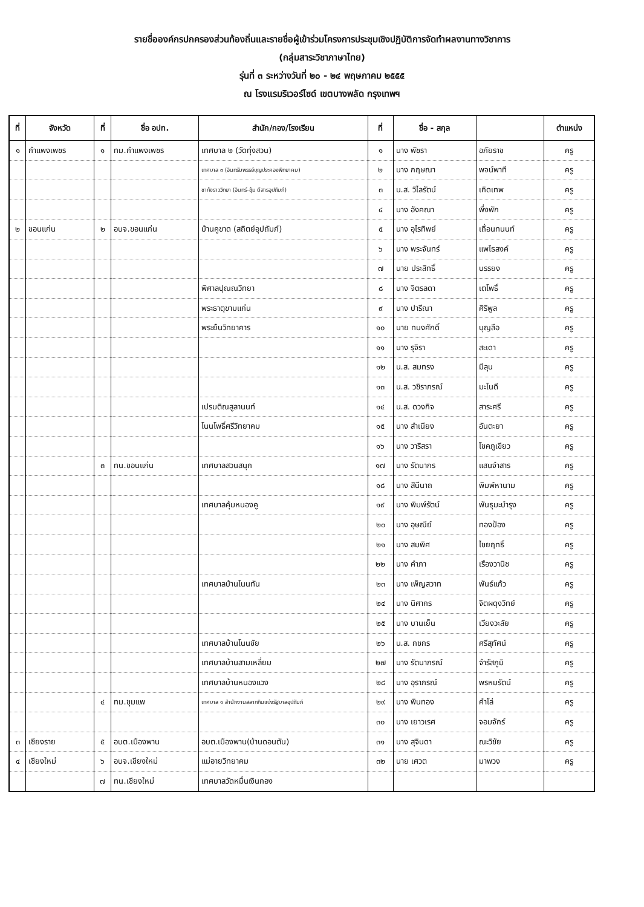รายชื่อองค์กรปกครองส่วนท้องถิ่นและรายชื่อผู้เข้าร่วมโครงการประชุมเชิงปฏิบัติการจัดทำผลงานทางวิชาการ
(กลุ่มสาระวิชาภาษาไทย)
รุ่นที่ ๓ ระหว่างวันที่ ๒๐ - ๒๔ พฤษภาคม ๒๕๕๕
ณ โรงแรมริเวอร์ไซด์ เขตบางพลัด กรุงเทพฯ
| ที่ | จังหวัด | ที่ | ชื่อ อปท. | สำนัก/กอง/โรงเรียน | ที่ | ชื่อ - สกุล | | ตำแหน่ง |
| --- | --- | --- | --- | --- | --- | --- | --- | --- |
| ๑ | กำแพงเพชร | ๑ | ทม.กำแพงเพชร | เทศบาล ๒ (วัดทุ่งสวน) | ๑ | นาง พัชรา | อภัยราช | ครู |
| | | | | เทศบาล ๓ (อินทรัมพรรย์บุญประคองพิทยาคม) | ๒ | นาง กฤษณา | พจน์พาที | ครู |
| | | | | ชากังราววิทยา (อินทร์-ชุ้ม ดีสารอุปถัมภ์) | ๓ | น.ส. วิไลรัตน์ | เกิดเทพ | ครู |
| | | | | | ๔ | นาง อังคณา | พึ่งพัก | ครู |
| ๒ | ขอนแก่น | ๒ | อบจ.ขอนแก่น | บ้านคูขาด (สถิตย์อุปถัมภ์) | ๕ | นาง อุไรทิพย์ | เถื่อนทนนท์ | ครู |
| | | | | | ๖ | นาง พระจันทร์ | แพไธสงค์ | ครู |
| | | | | | ๗ | นาย ประสิทธิ์ | บรรยง | ครู |
| | | | | พิศาลปุณณวิทยา | ๘ | นาง จิตรลดา | เตโพธิ์ | ครู |
| | | | | พระธาตุขามแก่น | ๙ | นาง ปารีณา | ศิริพูล | ครู |
| | | | | พระยืนวิทยาคาร | ๑๐ | นาย ทนงศักดิ์ | บุญลือ | ครู |
| | | | | | ๑๑ | นาง รุจิรา | สะเดา | ครู |
| | | | | | ๑๒ | น.ส. สมทรง | มีลุน | ครู |
| | | | | | ๑๓ | น.ส. วชิราภรณ์ | มะโนดี | ครู |
| | | | | เปรมติณสูลานนท์ | ๑๔ | น.ส. ดวงกิจ | สาระศรี | ครู |
| | | | | โนนโพธิ์ศรีวิทยาคม | ๑๕ | นาง สำเนียง | อันตะยา | ครู |
| | | | | | ๑๖ | นาง วาริสรา | โชคภูเขียว | ครู |
| | | ๓ | ทน.ขอนแก่น | เทศบาลสวนสนุก | ๑๗ | นาง รัตนากร | แสนจำสาร | ครู |
| | | | | | ๑๘ | นาง สินีนาถ | พิมพ์หานาม | ครู |
| | | | | เทศบาลคุ้มหนองคู | ๑๙ | นาง พิมพ์รัตน์ | พันธุมะบำรุง | ครู |
| | | | | | ๒๐ | นาง อุษณีย์ | ทองป้อง | ครู |
| | | | | | ๒๑ | นาง สมพิศ | ไชยฤทธิ์ | ครู |
| | | | | | ๒๒ | นาง คำภา | เรืองวานิช | ครู |
| | | | | เทศบาลบ้านโนนทัน | ๒๓ | นาง เพ็ญสวาท | พันธ์แก้ว | ครู |
| | | | | | ๒๔ | นาง นิศากร | จิตผดุงวิทย์ | ครู |
| | | | | | ๒๕ | นาง บานเย็น | เวียงวะลัย | ครู |
| | | | | เทศบาลบ้านโนนชัย | ๒๖ | น.ส. กชกร | ศรีสุทัศน์ | ครู |
| | | | | เทศบาลบ้านสามเหลี่ยม | ๒๗ | นาง รัตนาภรณ์ | จำรัสภูมิ | ครู |
| | | | | เทศบาลบ้านหนองแวง | ๒๘ | นาง อุราภรณ์ | พรหมรัตน์ | ครู |
| | | ๔ | ทม.ชุมแพ | เทศบาล ๑ สำนักงานสลากกินแบ่งรัฐบาลอุปถัมภ์ | ๒๙ | นาง พินทอง | คำโล่ | ครู |
| | | | | | ๓๐ | นาง เยาวเรศ | จอมจักร์ | ครู |
| ๓ | เชียงราย | ๕ | อบต.เมืองพาน | อบต.เมืองพาน(บ้านดอนตัน) | ๓๑ | นาง สุจินดา | ณะวิชัย | ครู |
| ๔ | เชียงใหม่ | ๖ | อบจ.เชียงใหม่ | แม่อายวิทยาคม | ๓๒ | นาย เศวต | มาพวง | ครู |
| | | ๗ | ทน.เชียงใหม่ | เทศบาลวัดหมื่นเงินกอง | | | | |